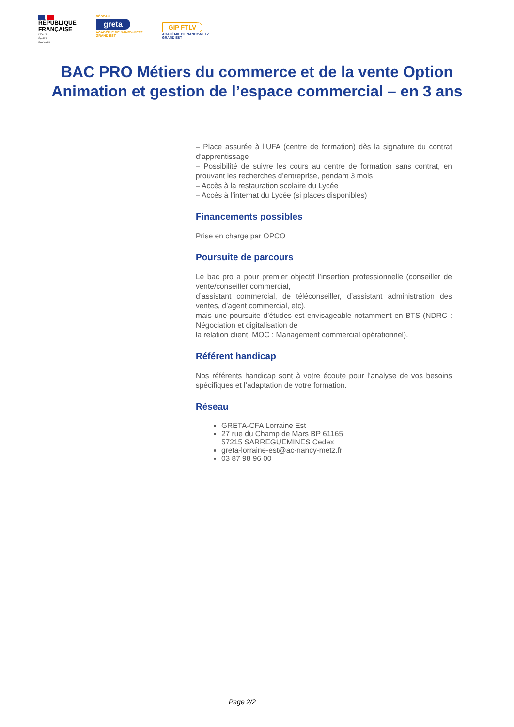RÉPUBLIQUE
FRANÇAISE
Liberté
Égalité
Fraternité
RÉSEAU
greta
ACADÉMIE DE NANCY-METZ
GRAND EST
GIP FTLV
ACADÉMIE DE NANCY-METZ
GRAND EST
BAC PRO Métiers du commerce et de la vente Option
Animation et gestion de l’espace commercial – en 3 ans
– Place assurée à l’UFA (centre de formation) dès la signature du contrat d’apprentissage
– Possibilité de suivre les cours au centre de formation sans contrat, en prouvant les recherches d’entreprise, pendant 3 mois
– Accès à la restauration scolaire du Lycée
– Accès à l’internat du Lycée (si places disponibles)
Financements possibles
Prise en charge par OPCO
Poursuite de parcours
Le bac pro a pour premier objectif l’insertion professionnelle (conseiller de vente/conseiller commercial,
d’assistant commercial, de téléconseiller, d’assistant administration des ventes, d’agent commercial, etc),
mais une poursuite d’études est envisageable notamment en BTS (NDRC : Négociation et digitalisation de
la relation client, MOC : Management commercial opérationnel).
Référent handicap
Nos référents handicap sont à votre écoute pour l’analyse de vos besoins spécifiques et l’adaptation de votre formation.
Réseau
GRETA-CFA Lorraine Est
27 rue du Champ de Mars BP 61165
57215 SARREGUEMINES Cedex
greta-lorraine-est@ac-nancy-metz.fr
03 87 98 96 00
Page 2/2